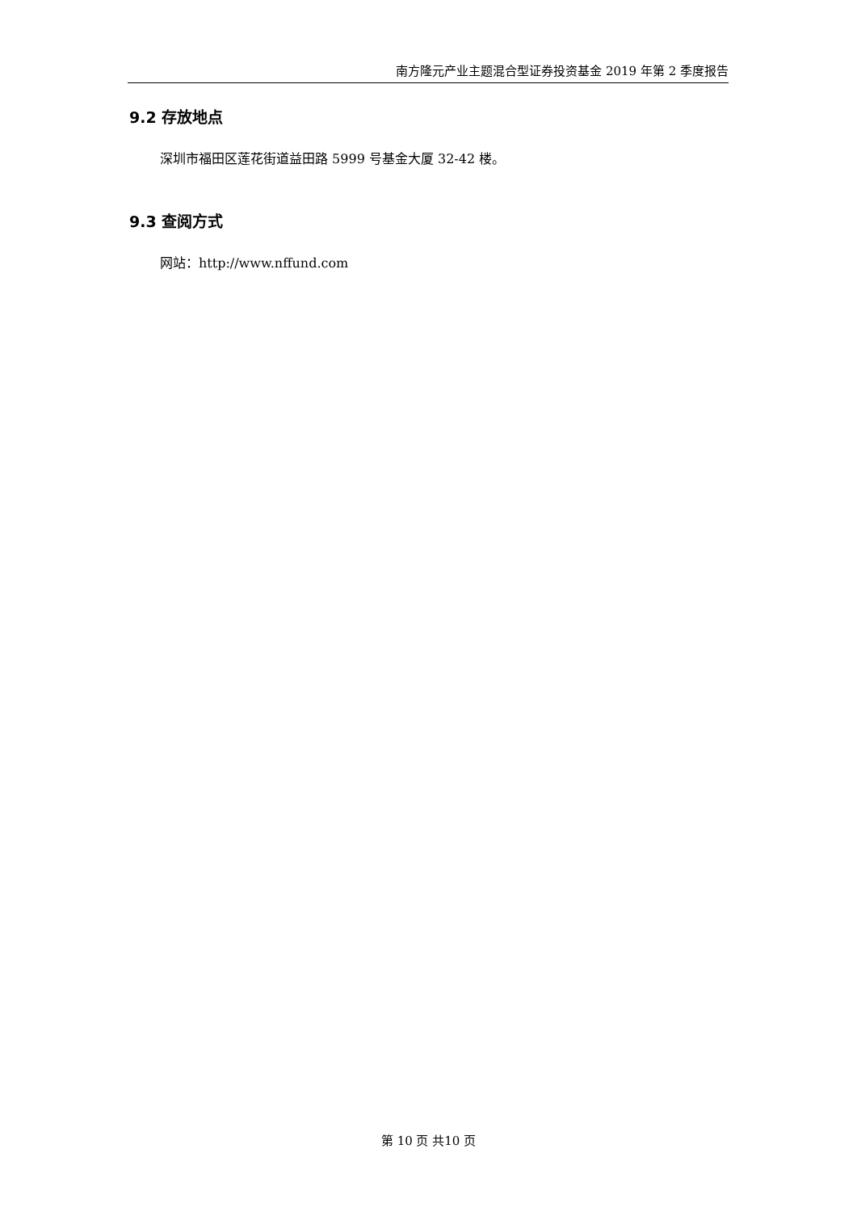南方隆元产业主题混合型证券投资基金 2019 年第 2 季度报告
9.2 存放地点
深圳市福田区莲花街道益田路 5999 号基金大厦 32-42 楼。
9.3 查阅方式
网站：http://www.nffund.com
第 10 页 共10 页